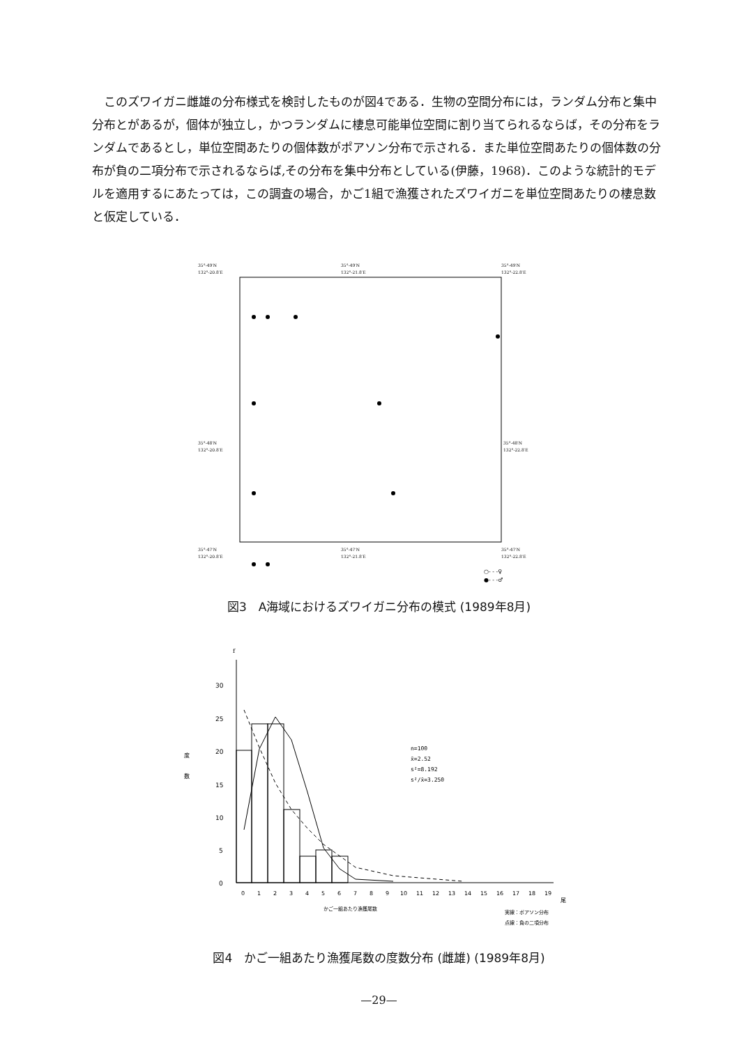このズワイガニ雌雄の分布様式を検討したものが図4である．生物の空間分布には，ランダム分布と集中分布とがあるが，個体が独立し，かつランダムに棲息可能単位空間に割り当てられるならば，その分布をランダムであるとし，単位空間あたりの個体数がポアソン分布で示される．また単位空間あたりの個体数の分布が負の二項分布で示されるならば,その分布を集中分布としている(伊藤，1968)．このような統計的モデルを適用するにあたっては，この調査の場合，かご1組で漁獲されたズワイガニを単位空間あたりの棲息数と仮定している．
35°-49′N
132°-20.8′E
35°-49′N
132°-21.8′E
35°-49′N
132°-22.8′E
35°-48′N
132°-20.8′E
35°-48′N
132°-22.8′E
35°-47′N
132°-20.8′E
35°-47′N
132°-21.8′E
35°-47′N
132°-22.8′E
○- - -♀
●- - -♂
図3　A海域におけるズワイガニ分布の模式 (1989年8月)
f
30
25
20
15
10
5
0
度
数
0
1
2
3
4
5
6
7
8
9
10
11
12
13
14
15
16
17
18
19
尾
n=100
x̄=2.52
s²=8.192
s²/x̄=3.250
かご一組あたり漁獲尾数
実線：ポアソン分布
点線：負の二項分布
図4　かご一組あたり漁獲尾数の度数分布 (雌雄) (1989年8月)
—29—